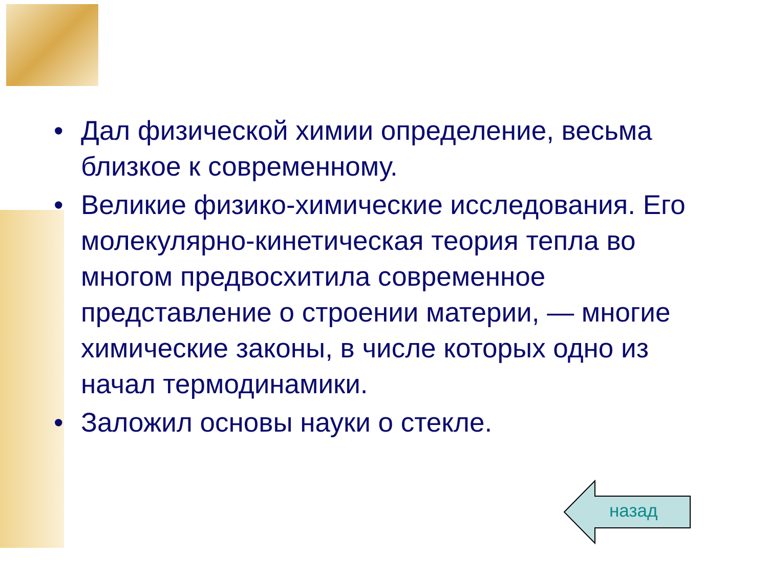• Дал физической химии определение, весьма близкое к современному.
• Великие физико-химические исследования. Его молекулярно-кинетическая теория тепла во многом предвосхитила современное представление о строении материи, — многие химические законы, в числе которых одно из начал термодинамики.
• Заложил основы науки о стекле.
назад